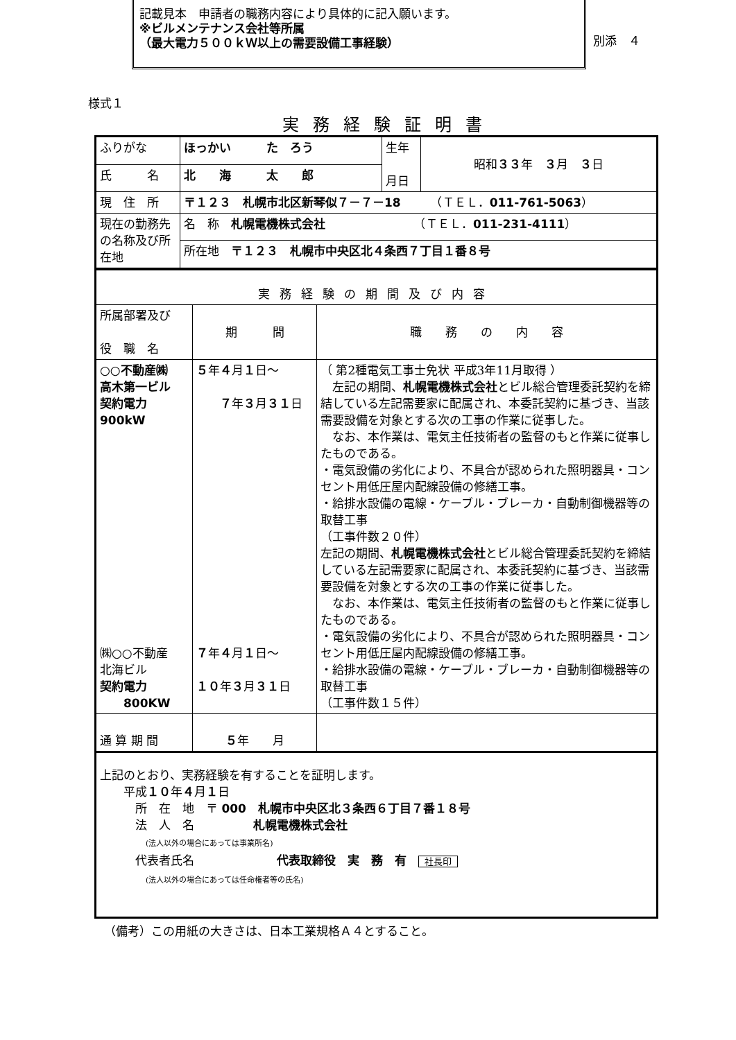記載見本　申請者の職務内容により具体的に記入願います。
※ビルメンテナンス会社等所属
（最大電力５００ｋＷ以上の需要設備工事経験）
別添　４
様式１
実務経験証明書
| ふりがな | ほっかい た ろう | 生年 月日 | 昭和 ３３ 年 ３ 月 ３ 日 |
| 氏 名 | 北 海 太 郎 | | |
| 現 住 所 | 〒１２３ 札幌市北区新琴似７－７－18 （ＴＥＬ． 011-761-5063 ） | | |
| 現在の勤務先の名称及び所在地 | 名 称 札幌電機株式会社 （ＴＥＬ． 011-231-4111 ） | | |
| | 所在地 〒１２３ 札幌市中央区北４条西７丁目１番８号 | | |
| 実務経験の期間及び内容 | | |
| 所属部署及び 役 職 名 | 期 間 | 職 務 の 内 容 |
| ○○不動産㈱ 高木第一ビル 契約電力 900kW ㈱○○不動産 北海ビル 契約電力 800KW | ５ 年 ４ 月 １ 日～ ７ 年 ３ 月 ３１ 日 ７ 年 ４ 月 １ 日～ １０ 年 ３ 月 ３１ 日 | （ 第2種電気工事士免状 平成3年11月取得 ） 左記の期間、 札幌電機株式会社 とビル総合管理委託契約を締結している左記需要家に配属され、本委託契約に基づき、当該需要設備を対象とする次の工事の作業に従事した。 なお、本作業は、電気主任技術者の監督のもと作業に従事したものである。 ・電気設備の劣化により、不具合が認められた照明器具・コンセント用低圧屋内配線設備の修繕工事。 ・給排水設備の電線・ケーブル・ブレーカ・自動制御機器等の取替工事 （工事件数２０件） 左記の期間、 札幌電機株式会社 とビル総合管理委託契約を締結している左記需要家に配属され、本委託契約に基づき、当該需要設備を対象とする次の工事の作業に従事した。 なお、本作業は、電気主任技術者の監督のもと作業に従事したものである。 ・電気設備の劣化により、不具合が認められた照明器具・コンセント用低圧屋内配線設備の修繕工事。 ・給排水設備の電線・ケーブル・ブレーカ・自動制御機器等の取替工事 （工事件数１５件） |
| 通 算 期 間 | ５ 年 月 | |
| 上記のとおり、実務経験を有することを証明します。 平成 １０ 年 ４ 月 １ 日 所 在 地 〒 000 札幌市中央区北３条西６丁目７番１８号 法 人 名 札幌電機株式会社 (法人以外の場合にあっては事業所名) 代表者氏名 代表取締役 実 務 有 社長印 (法人以外の場合にあっては任命権者等の氏名) | | |
（備考）この用紙の大きさは、日本工業規格Ａ４とすること。